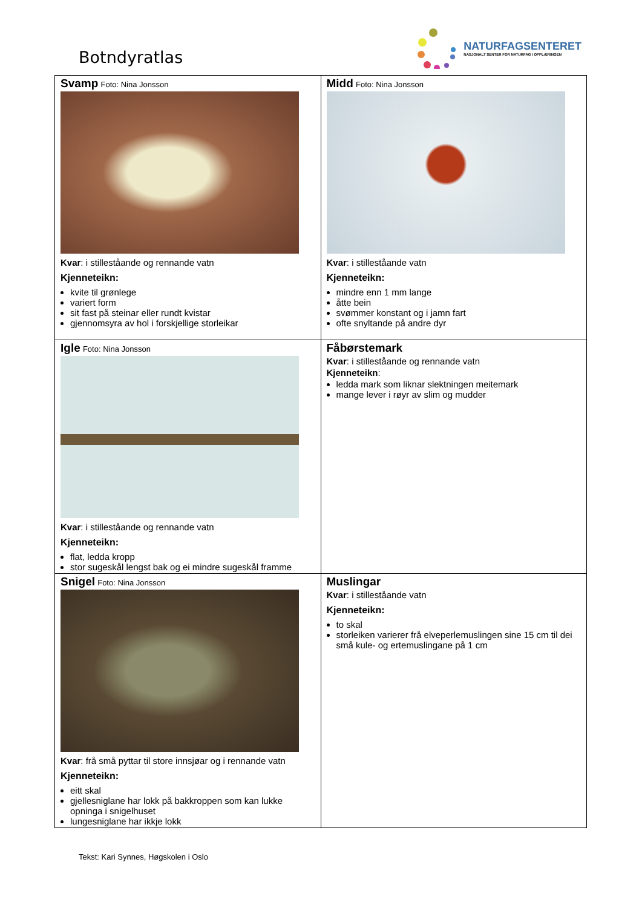Botndyratlas
NATURFAGSENTERET
NASJONALT SENTER FOR NATURFAG I OPPLÆRINGEN
| Svamp Foto: Nina Jonsson Kvar : i stilleståande og rennande vatn Kjenneteikn: kvite til grønlege variert form sit fast på steinar eller rundt kvistar gjennomsyra av hol i forskjellige storleikar | Midd Foto: Nina Jonsson Kvar : i stilleståande vatn Kjenneteikn: mindre enn 1 mm lange åtte bein svømmer konstant og i jamn fart ofte snyltande på andre dyr |
| Igle Foto: Nina Jonsson Kvar : i stilleståande og rennande vatn Kjenneteikn: flat, ledda kropp stor sugeskål lengst bak og ei mindre sugeskål framme | Fåbørstemark Kvar : i stilleståande og rennande vatn Kjenneteikn : ledda mark som liknar slektningen meitemark mange lever i røyr av slim og mudder |
| Snigel Foto: Nina Jonsson Kvar : frå små pyttar til store innsjøar og i rennande vatn Kjenneteikn: eitt skal gjellesniglane har lokk på bakkroppen som kan lukke opninga i snigelhuset lungesniglane har ikkje lokk | Muslingar Kvar : i stilleståande vatn Kjenneteikn: to skal storleiken varierer frå elveperlemuslingen sine 15 cm til dei små kule- og ertemuslingane på 1 cm |
Tekst: Kari Synnes, Høgskolen i Oslo